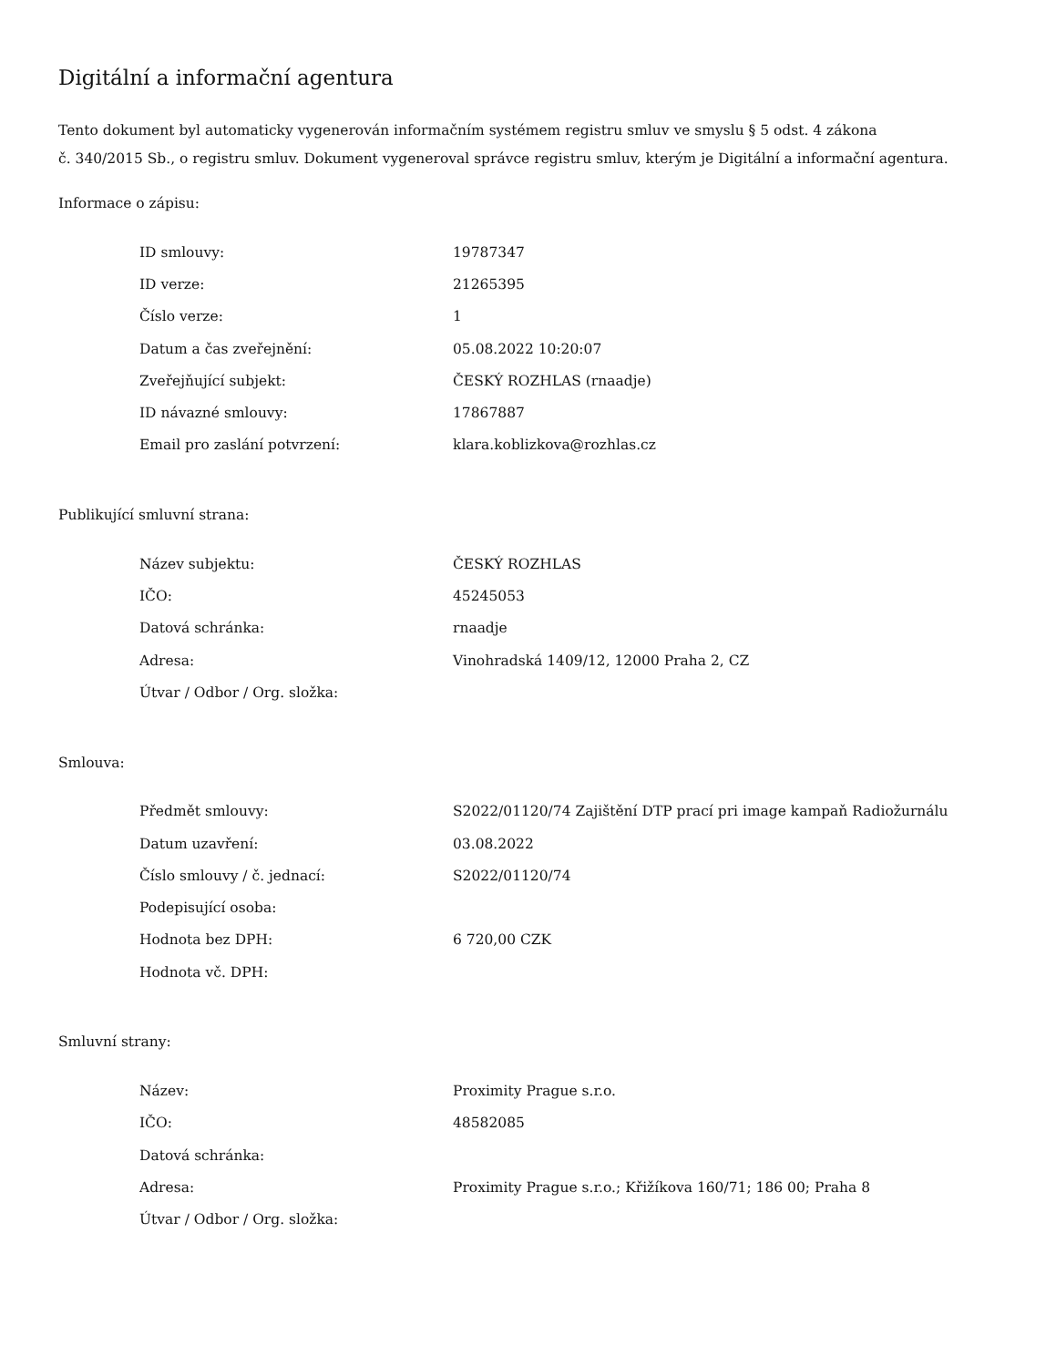Digitální a informační agentura
Tento dokument byl automaticky vygenerován informačním systémem registru smluv ve smyslu § 5 odst. 4 zákona
č. 340/2015 Sb., o registru smluv. Dokument vygeneroval správce registru smluv, kterým je Digitální a informační agentura.
Informace o zápisu:
| ID smlouvy: | 19787347 |
| ID verze: | 21265395 |
| Číslo verze: | 1 |
| Datum a čas zveřejnění: | 05.08.2022 10:20:07 |
| Zveřejňující subjekt: | ČESKÝ ROZHLAS (rnaadje) |
| ID návazné smlouvy: | 17867887 |
| Email pro zaslání potvrzení: | klara.koblizkova@rozhlas.cz |
Publikující smluvní strana:
| Název subjektu: | ČESKÝ ROZHLAS |
| IČO: | 45245053 |
| Datová schránka: | rnaadje |
| Adresa: | Vinohradská 1409/12, 12000 Praha 2, CZ |
| Útvar / Odbor / Org. složka: | |
Smlouva:
| Předmět smlouvy: | S2022/01120/74 Zajištění DTP prací pri image kampaň Radiožurnálu |
| Datum uzavření: | 03.08.2022 |
| Číslo smlouvy / č. jednací: | S2022/01120/74 |
| Podepisující osoba: | |
| Hodnota bez DPH: | 6 720,00 CZK |
| Hodnota vč. DPH: | |
Smluvní strany:
| Název: | Proximity Prague s.r.o. |
| IČO: | 48582085 |
| Datová schránka: | |
| Adresa: | Proximity Prague s.r.o.; Křižíkova 160/71; 186 00; Praha 8 |
| Útvar / Odbor / Org. složka: | |